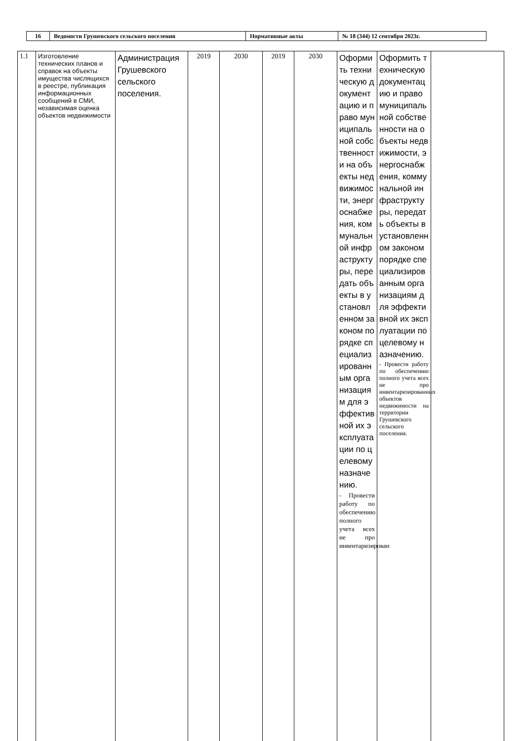| 16 | Ведомости Грушевского сельского поселения | Нормативные акты | № 18 (344) 12 сентября 2023г. |
| 1.1 | Изготовление технических планов и справок на объекты имущества числящихся в реестре, публикация информационных сообщений в СМИ, независимая оценка объектов недвижимости | Администрация Грушевского сельского поселения. | 2019 | 2030 | 2019 | 2030 | Оформить техническую документацию и право муниципальной собственности на объекты недвижимости, энергоснабжения, коммунальной инфраструктуры, передать объекты в установленном законом порядке специализированным организациям для эффективной их эксплуатации по целевому назначению. - Провести работу по обеспечению полного учета всех не про инвентаризирован | Оформить техническую документацию и право муниципальной собственности на объекты недвижимости, энергоснабжения, коммунальной инфраструктуры, передать объекты в установленном законом порядке специализированным организациям для эффективной их эксплуатации по целевому назначению. - Провести работу по обеспечению полного учета всех не про инвентаризированных объектов недвижимости на территории Грушевского сельского поселения. | |